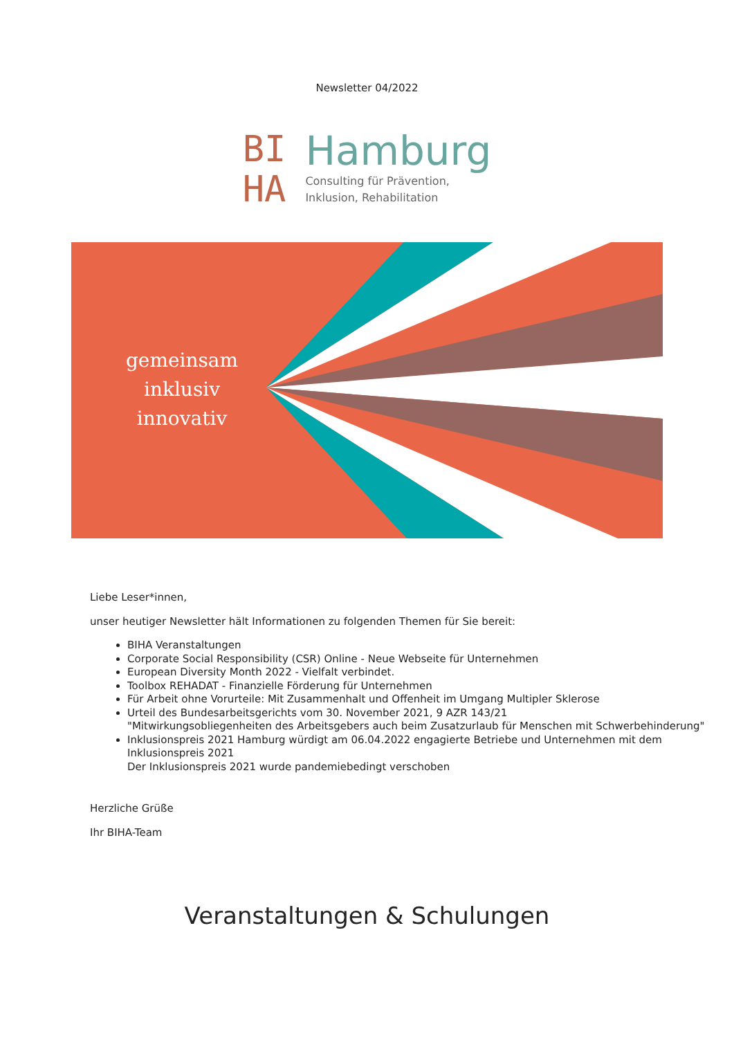Newsletter 04/2022
BI
HA
Hamburg
Consulting für Prävention,
Inklusion, Rehabilitation
gemeinsam
inklusiv
innovativ
Liebe Leser*innen,
unser heutiger Newsletter hält Informationen zu folgenden Themen für Sie bereit:
BIHA Veranstaltungen
Corporate Social Responsibility (CSR) Online - Neue Webseite für Unternehmen
European Diversity Month 2022 - Vielfalt verbindet.
Toolbox REHADAT - Finanzielle Förderung für Unternehmen
Für Arbeit ohne Vorurteile: Mit Zusammenhalt und Offenheit im Umgang Multipler Sklerose
Urteil des Bundesarbeitsgerichts vom 30. November 2021, 9 AZR 143/21
"Mitwirkungsobliegenheiten des Arbeitsgebers auch beim Zusatzurlaub für Menschen mit Schwerbehinderung"
Inklusionspreis 2021 Hamburg würdigt am 06.04.2022 engagierte Betriebe und Unternehmen mit dem Inklusionspreis 2021
Der Inklusionspreis 2021 wurde pandemiebedingt verschoben
Herzliche Grüße
Ihr BIHA-Team
Veranstaltungen & Schulungen